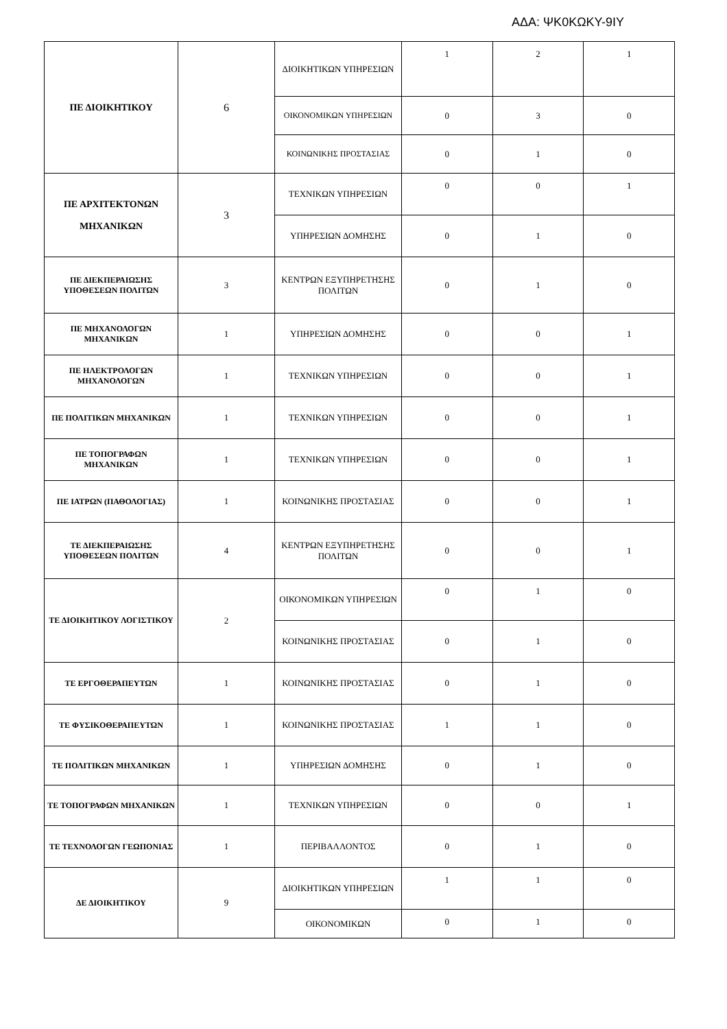ΑΔΑ: ΨΚ0ΚΩΚΥ-9ΙΥ
| ΠΕ ΔΙΟΙΚΗΤΙΚΟΥ | 6 | ΔΙΟΙΚΗΤΙΚΩΝ ΥΠΗΡΕΣΙΩΝ | 1 | 2 | 1 |
| | | ΟΙΚΟΝΟΜΙΚΩΝ ΥΠΗΡΕΣΙΩΝ | 0 | 3 | 0 |
| | | ΚΟΙΝΩΝΙΚΗΣ ΠΡΟΣΤΑΣΙΑΣ | 0 | 1 | 0 |
| ΠΕ ΑΡΧΙΤΕΚΤΟΝΩΝ ΜΗΧΑΝΙΚΩΝ | 3 | ΤΕΧΝΙΚΩΝ ΥΠΗΡΕΣΙΩΝ | 0 | 0 | 1 |
| | | ΥΠΗΡΕΣΙΩΝ ΔΟΜΗΣΗΣ | 0 | 1 | 0 |
| ΠΕ ΔΙΕΚΠΕΡΑΙΩΣΗΣ ΥΠΟΘΕΣΕΩΝ ΠΟΛΙΤΩΝ | 3 | ΚΕΝΤΡΩΝ ΕΞΥΠΗΡΕΤΗΣΗΣ ΠΟΛΙΤΩΝ | 0 | 1 | 0 |
| ΠΕ ΜΗΧΑΝΟΛΟΓΩΝ ΜΗΧΑΝΙΚΩΝ | 1 | ΥΠΗΡΕΣΙΩΝ ΔΟΜΗΣΗΣ | 0 | 0 | 1 |
| ΠΕ ΗΛΕΚΤΡΟΛΟΓΩΝ ΜΗΧΑΝΟΛΟΓΩΝ | 1 | ΤΕΧΝΙΚΩΝ ΥΠΗΡΕΣΙΩΝ | 0 | 0 | 1 |
| ΠΕ ΠΟΛΙΤΙΚΩΝ ΜΗΧΑΝΙΚΩΝ | 1 | ΤΕΧΝΙΚΩΝ ΥΠΗΡΕΣΙΩΝ | 0 | 0 | 1 |
| ΠΕ ΤΟΠΟΓΡΑΦΩΝ ΜΗΧΑΝΙΚΩΝ | 1 | ΤΕΧΝΙΚΩΝ ΥΠΗΡΕΣΙΩΝ | 0 | 0 | 1 |
| ΠΕ ΙΑΤΡΩΝ (ΠΑΘΟΛΟΓΙΑΣ) | 1 | ΚΟΙΝΩΝΙΚΗΣ ΠΡΟΣΤΑΣΙΑΣ | 0 | 0 | 1 |
| ΤΕ ΔΙΕΚΠΕΡΑΙΩΣΗΣ ΥΠΟΘΕΣΕΩΝ ΠΟΛΙΤΩΝ | 4 | ΚΕΝΤΡΩΝ ΕΞΥΠΗΡΕΤΗΣΗΣ ΠΟΛΙΤΩΝ | 0 | 0 | 1 |
| ΤΕ ΔΙΟΙΚΗΤΙΚΟΥ ΛΟΓΙΣΤΙΚΟΥ | 2 | ΟΙΚΟΝΟΜΙΚΩΝ ΥΠΗΡΕΣΙΩΝ | 0 | 1 | 0 |
| | | ΚΟΙΝΩΝΙΚΗΣ ΠΡΟΣΤΑΣΙΑΣ | 0 | 1 | 0 |
| ΤΕ ΕΡΓΟΘΕΡΑΠΕΥΤΩΝ | 1 | ΚΟΙΝΩΝΙΚΗΣ ΠΡΟΣΤΑΣΙΑΣ | 0 | 1 | 0 |
| ΤΕ ΦΥΣΙΚΟΘΕΡΑΠΕΥΤΩΝ | 1 | ΚΟΙΝΩΝΙΚΗΣ ΠΡΟΣΤΑΣΙΑΣ | 1 | 1 | 0 |
| ΤΕ ΠΟΛΙΤΙΚΩΝ ΜΗΧΑΝΙΚΩΝ | 1 | ΥΠΗΡΕΣΙΩΝ ΔΟΜΗΣΗΣ | 0 | 1 | 0 |
| ΤΕ ΤΟΠΟΓΡΑΦΩΝ ΜΗΧΑΝΙΚΩΝ | 1 | ΤΕΧΝΙΚΩΝ ΥΠΗΡΕΣΙΩΝ | 0 | 0 | 1 |
| ΤΕ ΤΕΧΝΟΛΟΓΩΝ ΓΕΩΠΟΝΙΑΣ | 1 | ΠΕΡΙΒΑΛΛΟΝΤΟΣ | 0 | 1 | 0 |
| ΔΕ ΔΙΟΙΚΗΤΙΚΟΥ | 9 | ΔΙΟΙΚΗΤΙΚΩΝ ΥΠΗΡΕΣΙΩΝ | 1 | 1 | 0 |
| | | ΟΙΚΟΝΟΜΙΚΩΝ | 0 | 1 | 0 |